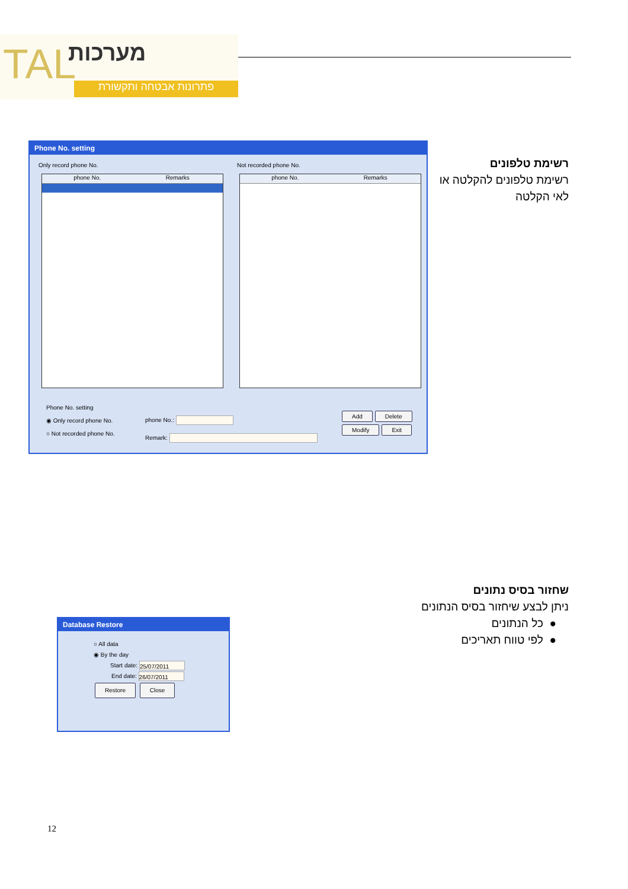TAL מערכות
פתרונות אבטחה ותקשורת
Phone No. setting
Only record phone No. Not recorded phone No.
phone No. Remarks phone No. Remarks
Phone No. setting
◉ Only record phone No.
○ Not recorded phone No.
phone No.:
Remark:
Add Delete Modify Exit
רשימת טלפונים
רשימת טלפונים להקלטה או
לאי הקלטה
Database Restore
○ All data
◉ By the day
Start date: 25/07/2011
End date: 26/07/2011
Restore Close
שחזור בסיס נתונים
ניתן לבצע שיחזור בסיס הנתונים
● כל הנתונים
● לפי טווח תאריכים
12